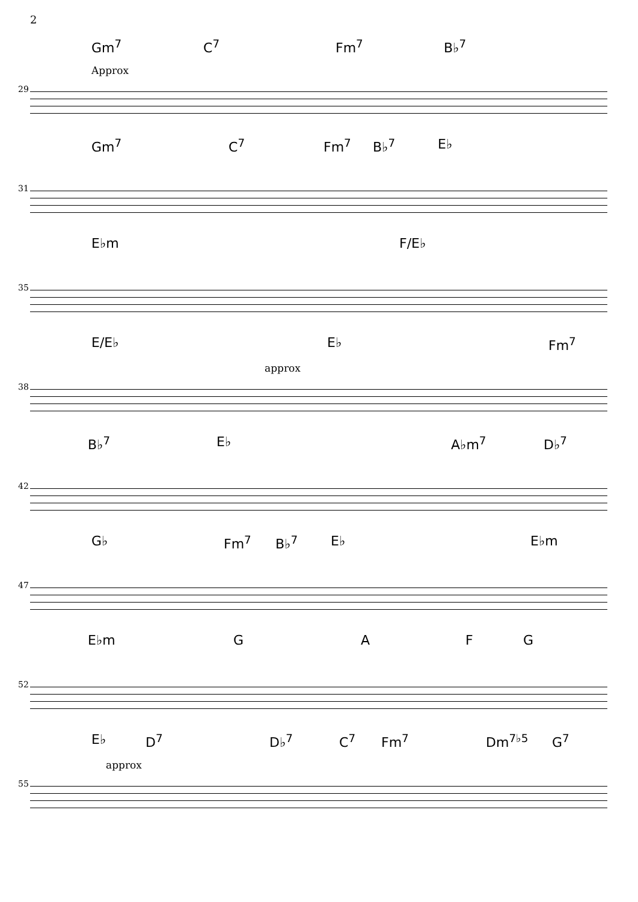2
Gm<sup>7</sup> C<sup>7</sup> Fm<sup>7</sup> B♭<sup>7</sup>
Approx
29
Gm<sup>7</sup> C<sup>7</sup> Fm<sup>7</sup> B♭<sup>7</sup> E♭
31
E♭m F/E♭
35
E/E♭ E♭ Fm<sup>7</sup>
approx
38
B♭<sup>7</sup> E♭ A♭m<sup>7</sup> D♭<sup>7</sup>
42
G♭ Fm<sup>7</sup> B♭<sup>7</sup> E♭ E♭m
47
E♭m G A F G
52
E♭ D<sup>7</sup> D♭<sup>7</sup> C<sup>7</sup> Fm<sup>7</sup> Dm<sup>7♭5</sup> G<sup>7</sup>
approx
55